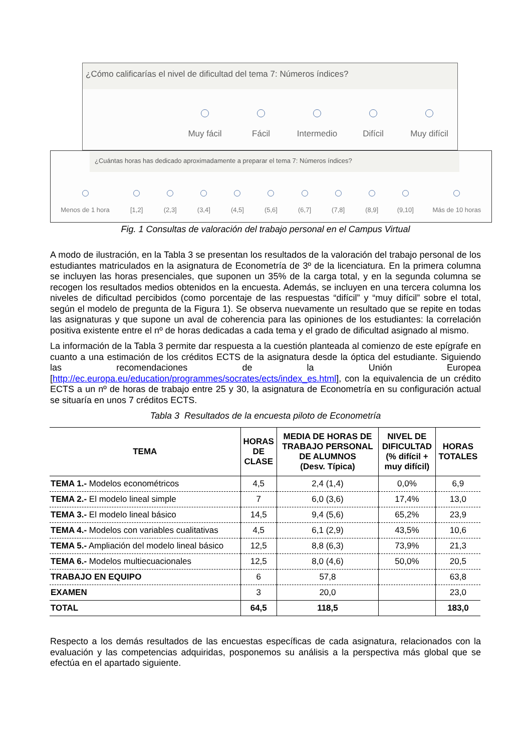¿Cómo calificarías el nivel de dificultad del tema 7: Números índices?
Muy fácil
Fácil
Intermedio
Difícil
Muy difícil
¿Cuántas horas has dedicado aproximadamente a preparar el tema 7: Números índices?
Menos de 1 hora
[1,2]
(2,3]
(3,4]
(4,5]
(5,6]
(6,7]
(7,8]
(8,9]
(9,10]
Más de 10 horas
Fig. 1 Consultas de valoración del trabajo personal en el Campus Virtual
A modo de ilustración, en la Tabla 3 se presentan los resultados de la valoración del trabajo personal de los estudiantes matriculados en la asignatura de Econometría de 3º de la licenciatura. En la primera columna se incluyen las horas presenciales, que suponen un 35% de la carga total, y en la segunda columna se recogen los resultados medios obtenidos en la encuesta. Además, se incluyen en una tercera columna los niveles de dificultad percibidos (como porcentaje de las respuestas “difícil” y “muy difícil” sobre el total, según el modelo de pregunta de la Figura 1). Se observa nuevamente un resultado que se repite en todas las asignaturas y que supone un aval de coherencia para las opiniones de los estudiantes: la correlación positiva existente entre el nº de horas dedicadas a cada tema y el grado de dificultad asignado al mismo.
La información de la Tabla 3 permite dar respuesta a la cuestión planteada al comienzo de este epígrafe en cuanto a una estimación de los créditos ECTS de la asignatura desde la óptica del estudiante. Siguiendo las recomendaciones de la Unión Europea [http://ec.europa.eu/education/programmes/socrates/ects/index_es.html], con la equivalencia de un crédito ECTS a un nº de horas de trabajo entre 25 y 30, la asignatura de Econometría en su configuración actual se situaría en unos 7 créditos ECTS.
Tabla 3 Resultados de la encuesta piloto de Econometría
| TEMA | HORAS DE CLASE | MEDIA DE HORAS DE TRABAJO PERSONAL DE ALUMNOS (Desv. Típica) | NIVEL DE DIFICULTAD (% difícil + muy difícil) | HORAS TOTALES |
| --- | --- | --- | --- | --- |
| TEMA 1.- Modelos econométricos | 4,5 | 2,4 (1,4) | 0,0% | 6,9 |
| TEMA 2.- El modelo lineal simple | 7 | 6,0 (3,6) | 17,4% | 13,0 |
| TEMA 3.- El modelo lineal básico | 14,5 | 9,4 (5,6) | 65,2% | 23,9 |
| TEMA 4.- Modelos con variables cualitativas | 4,5 | 6,1 (2,9) | 43,5% | 10,6 |
| TEMA 5.- Ampliación del modelo lineal básico | 12,5 | 8,8 (6,3) | 73,9% | 21,3 |
| TEMA 6.- Modelos multiecuacionales | 12,5 | 8,0 (4,6) | 50,0% | 20,5 |
| TRABAJO EN EQUIPO | 6 | 57,8 | | 63,8 |
| EXAMEN | 3 | 20,0 | | 23,0 |
| TOTAL | 64,5 | 118,5 | | 183,0 |
Respecto a los demás resultados de las encuestas específicas de cada asignatura, relacionados con la evaluación y las competencias adquiridas, posponemos su análisis a la perspectiva más global que se efectúa en el apartado siguiente.